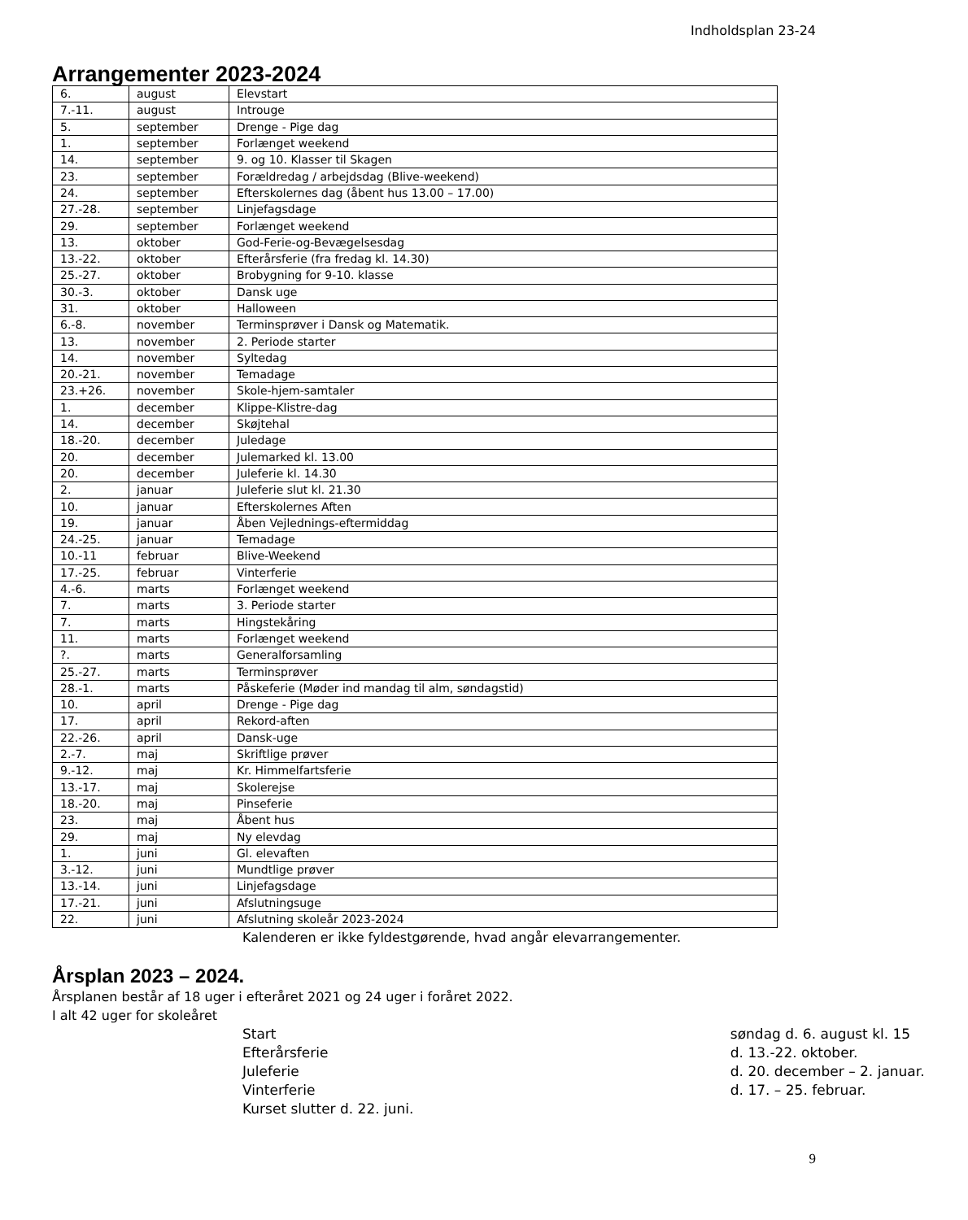Indholdsplan 23-24
Arrangementer 2023-2024
| 6. | august | Elevstart |
| 7.-11. | august | Introuge |
| 5. | september | Drenge - Pige dag |
| 1. | september | Forlænget weekend |
| 14. | september | 9. og 10. Klasser til Skagen |
| 23. | september | Forældredag / arbejdsdag (Blive-weekend) |
| 24. | september | Efterskolernes dag (åbent hus 13.00 – 17.00) |
| 27.-28. | september | Linjefagsdage |
| 29. | september | Forlænget weekend |
| 13. | oktober | God-Ferie-og-Bevægelsesdag |
| 13.-22. | oktober | Efterårsferie (fra fredag kl. 14.30) |
| 25.-27. | oktober | Brobygning for 9-10. klasse |
| 30.-3. | oktober | Dansk uge |
| 31. | oktober | Halloween |
| 6.-8. | november | Terminsprøver i Dansk og Matematik. |
| 13. | november | 2. Periode starter |
| 14. | november | Syltedag |
| 20.-21. | november | Temadage |
| 23.+26. | november | Skole-hjem-samtaler |
| 1. | december | Klippe-Klistre-dag |
| 14. | december | Skøjtehal |
| 18.-20. | december | Juledage |
| 20. | december | Julemarked kl. 13.00 |
| 20. | december | Juleferie kl. 14.30 |
| 2. | januar | Juleferie slut kl. 21.30 |
| 10. | januar | Efterskolernes Aften |
| 19. | januar | Åben Vejlednings-eftermiddag |
| 24.-25. | januar | Temadage |
| 10.-11 | februar | Blive-Weekend |
| 17.-25. | februar | Vinterferie |
| 4.-6. | marts | Forlænget weekend |
| 7. | marts | 3. Periode starter |
| 7. | marts | Hingstekåring |
| 11. | marts | Forlænget weekend |
| ?. | marts | Generalforsamling |
| 25.-27. | marts | Terminsprøver |
| 28.-1. | marts | Påskeferie (Møder ind mandag til alm, søndagstid) |
| 10. | april | Drenge - Pige dag |
| 17. | april | Rekord-aften |
| 22.-26. | april | Dansk-uge |
| 2.-7. | maj | Skriftlige prøver |
| 9.-12. | maj | Kr. Himmelfartsferie |
| 13.-17. | maj | Skolerejse |
| 18.-20. | maj | Pinseferie |
| 23. | maj | Åbent hus |
| 29. | maj | Ny elevdag |
| 1. | juni | Gl. elevaften |
| 3.-12. | juni | Mundtlige prøver |
| 13.-14. | juni | Linjefagsdage |
| 17.-21. | juni | Afslutningsuge |
| 22. | juni | Afslutning skoleår 2023-2024 |
Kalenderen er ikke fyldestgørende, hvad angår elevarrangementer.
Årsplan 2023 – 2024.
Årsplanen består af 18 uger i efteråret 2021 og 24 uger i foråret 2022.
I alt 42 uger for skoleåret
| Start | søndag d. 6. august kl. 15 |
| Efterårsferie | d. 13.-22. oktober. |
| Juleferie | d. 20. december – 2. januar. |
| Vinterferie | d. 17. – 25. februar. |
| Kurset slutter d. 22. juni. | |
9